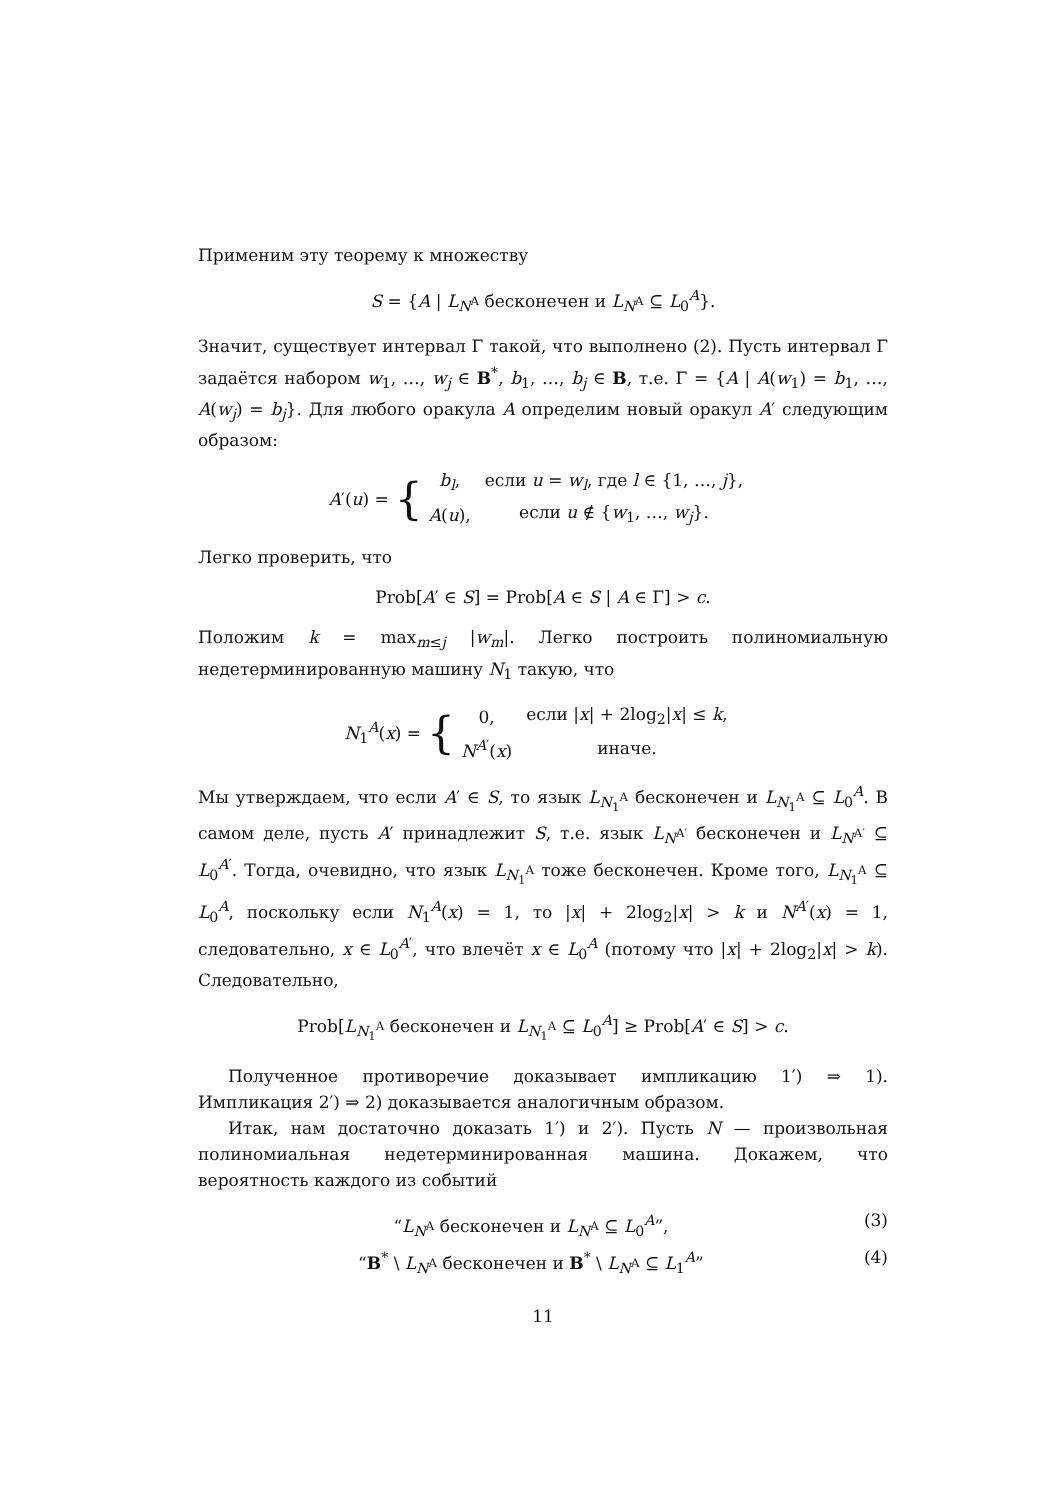Применим эту теорему к множеству
S = {A | L<sub>N<sup>A</sup></sub> бесконечен и L<sub>N<sup>A</sup></sub> ⊆ L<sub>0</sub><sup>A</sup>}.
Значит, существует интервал Γ такой, что выполнено (2). Пусть интервал Γ задаётся набором w<sub>1</sub>, …, w<sub>j</sub> ∈ B<sup>*</sup>, b<sub>1</sub>, …, b<sub>j</sub> ∈ B, т.е. Γ = {A | A(w<sub>1</sub>) = b<sub>1</sub>, …, A(w<sub>j</sub>) = b<sub>j</sub>}. Для любого оракула A определим новый оракул A′ следующим образом:
A′(u) = {
| b<sub>l</sub> , | если u = w<sub>l</sub> , где l ∈ {1, …, j }, |
| A ( u ), | если u ∉ { w<sub>1</sub>, …, w<sub>j</sub> }. |
Легко проверить, что
Prob[A′ ∈ S] = Prob[A ∈ S | A ∈ Γ] > c.
Положим k = max<sub>m≤j</sub> |w<sub>m</sub>|. Легко построить полиномиальную недетерминированную машину N<sub>1</sub> такую, что
N<sub>1</sub><sup>A</sup>(x) = {
| 0, | если / x / + 2log<sub>2</sub>/ x / ≤ k , |
| N<sup>A′</sup>( x ) | иначе. |
Мы утверждаем, что если A′ ∈ S, то язык L<sub>N<sub>1</sub><sup>A</sup></sub> бесконечен и L<sub>N<sub>1</sub><sup>A</sup></sub> ⊆ L<sub>0</sub><sup>A</sup>. В самом деле, пусть A′ принадлежит S, т.е. язык L<sub>N<sup>A′</sup></sub> бесконечен и L<sub>N<sup>A′</sup></sub> ⊆ L<sub>0</sub><sup>A′</sup>. Тогда, очевидно, что язык L<sub>N<sub>1</sub><sup>A</sup></sub> тоже бесконечен. Кроме того, L<sub>N<sub>1</sub><sup>A</sup></sub> ⊆ L<sub>0</sub><sup>A</sup>, поскольку если N<sub>1</sub><sup>A</sup>(x) = 1, то |x| + 2log<sub>2</sub>|x| > k и N<sup>A′</sup>(x) = 1, следовательно, x ∈ L<sub>0</sub><sup>A′</sup>, что влечёт x ∈ L<sub>0</sub><sup>A</sup> (потому что |x| + 2log<sub>2</sub>|x| > k). Следовательно,
Prob[L<sub>N<sub>1</sub><sup>A</sup></sub> бесконечен и L<sub>N<sub>1</sub><sup>A</sup></sub> ⊆ L<sub>0</sub><sup>A</sup>] ≥ Prob[A′ ∈ S] > c.
Полученное противоречие доказывает импликацию 1′) ⇒ 1). Импликация 2′) ⇒ 2) доказывается аналогичным образом.
Итак, нам достаточно доказать 1′) и 2′). Пусть N — произвольная полиномиальная недетерминированная машина. Докажем, что вероятность каждого из событий
“L<sub>N<sup>A</sup></sub> бесконечен и L<sub>N<sup>A</sup></sub> ⊆ L<sub>0</sub><sup>A</sup>”, (3)
“B<sup>*</sup> \ L<sub>N<sup>A</sup></sub> бесконечен и B<sup>*</sup> \ L<sub>N<sup>A</sup></sub> ⊆ L<sub>1</sub><sup>A</sup>” (4)
11